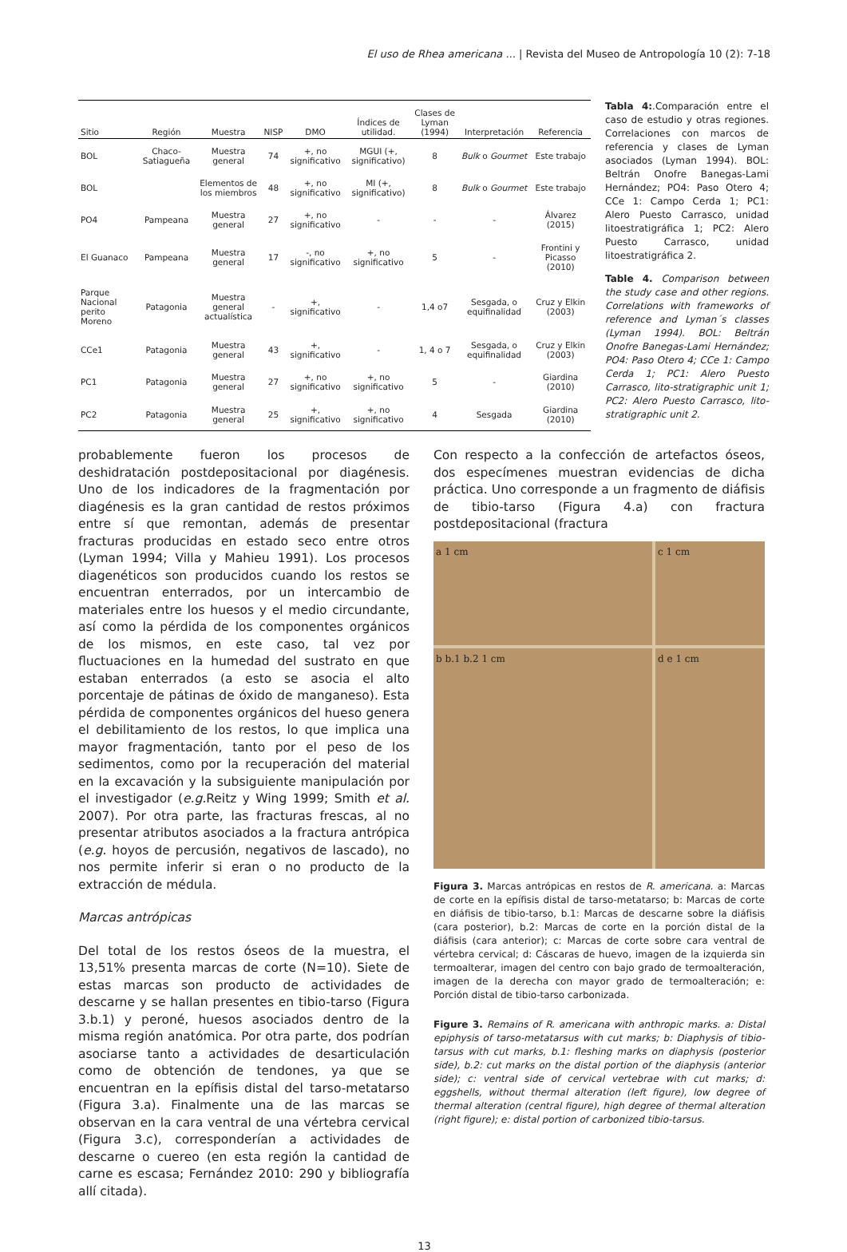El uso de Rhea americana ... | Revista del Museo de Antropología 10 (2): 7-18
| Sitio | Región | Muestra | NISP | DMO | Índices de utilidad. | Clases de Lyman (1994) | Interpretación | Referencia |
| --- | --- | --- | --- | --- | --- | --- | --- | --- |
| BOL | Chaco-Satiagueña | Muestra general | 74 | +, no significativo | MGUI (+, significativo) | 8 | Bulk o Gourmet | Este trabajo |
| BOL | | Elementos de los miembros | 48 | +, no significativo | MI (+, significativo) | 8 | Bulk o Gourmet | Este trabajo |
| PO4 | Pampeana | Muestra general | 27 | +, no significativo | - | - | - | Álvarez (2015) |
| El Guanaco | Pampeana | Muestra general | 17 | -, no significativo | +, no significativo | 5 | - | Frontini y Picasso (2010) |
| Parque Nacional perito Moreno | Patagonia | Muestra general actualística | - | +, significativo | - | 1,4 o7 | Sesgada, o equifinalidad | Cruz y Elkin (2003) |
| CCe1 | Patagonia | Muestra general | 43 | +, significativo | - | 1, 4 o 7 | Sesgada, o equifinalidad | Cruz y Elkin (2003) |
| PC1 | Patagonia | Muestra general | 27 | +, no significativo | +, no significativo | 5 | - | Giardina (2010) |
| PC2 | Patagonia | Muestra general | 25 | +, significativo | +, no significativo | 4 | Sesgada | Giardina (2010) |
Tabla 4:.Comparación entre el caso de estudio y otras regiones. Correlaciones con marcos de referencia y clases de Lyman asociados (Lyman 1994). BOL: Beltrán Onofre Banegas-Lami Hernández; PO4: Paso Otero 4; CCe 1: Campo Cerda 1; PC1: Alero Puesto Carrasco, unidad litoestratigráfica 1; PC2: Alero Puesto Carrasco, unidad litoestratigráfica 2.
Table 4. Comparison between the study case and other regions. Correlations with frameworks of reference and Lyman´s classes (Lyman 1994). BOL: Beltrán Onofre Banegas-Lami Hernández; PO4: Paso Otero 4; CCe 1: Campo Cerda 1; PC1: Alero Puesto Carrasco, lito-stratigraphic unit 1; PC2: Alero Puesto Carrasco, lito-stratigraphic unit 2.
probablemente fueron los procesos de deshidratación postdepositacional por diagénesis. Uno de los indicadores de la fragmentación por diagénesis es la gran cantidad de restos próximos entre sí que remontan, además de presentar fracturas producidas en estado seco entre otros (Lyman 1994; Villa y Mahieu 1991). Los procesos diagenéticos son producidos cuando los restos se encuentran enterrados, por un intercambio de materiales entre los huesos y el medio circundante, así como la pérdida de los componentes orgánicos de los mismos, en este caso, tal vez por fluctuaciones en la humedad del sustrato en que estaban enterrados (a esto se asocia el alto porcentaje de pátinas de óxido de manganeso). Esta pérdida de componentes orgánicos del hueso genera el debilitamiento de los restos, lo que implica una mayor fragmentación, tanto por el peso de los sedimentos, como por la recuperación del material en la excavación y la subsiguiente manipulación por el investigador (e.g. Reitz y Wing 1999; Smith et al. 2007). Por otra parte, las fracturas frescas, al no presentar atributos asociados a la fractura antrópica (e.g. hoyos de percusión, negativos de lascado), no nos permite inferir si eran o no producto de la extracción de médula.
Marcas antrópicas
Del total de los restos óseos de la muestra, el 13,51% presenta marcas de corte (N=10). Siete de estas marcas son producto de actividades de descarne y se hallan presentes en tibio-tarso (Figura 3.b.1) y peroné, huesos asociados dentro de la misma región anatómica. Por otra parte, dos podrían asociarse tanto a actividades de desarticulación como de obtención de tendones, ya que se encuentran en la epífisis distal del tarso-metatarso (Figura 3.a). Finalmente una de las marcas se observan en la cara ventral de una vértebra cervical (Figura 3.c), corresponderían a actividades de descarne o cuereo (en esta región la cantidad de carne es escasa; Fernández 2010: 290 y bibliografía allí citada).
Con respecto a la confección de artefactos óseos, dos especímenes muestran evidencias de dicha práctica. Uno corresponde a un fragmento de diáfisis de tibio-tarso (Figura 4.a) con fractura postdepositacional (fractura
a 1 cm
c 1 cm
b b.1 b.2 1 cm
d e 1 cm
Figura 3. Marcas antrópicas en restos de R. americana. a: Marcas de corte en la epífisis distal de tarso-metatarso; b: Marcas de corte en diáfisis de tibio-tarso, b.1: Marcas de descarne sobre la diáfisis (cara posterior), b.2: Marcas de corte en la porción distal de la diáfisis (cara anterior); c: Marcas de corte sobre cara ventral de vértebra cervical; d: Cáscaras de huevo, imagen de la izquierda sin termoalterar, imagen del centro con bajo grado de termoalteración, imagen de la derecha con mayor grado de termoalteración; e: Porción distal de tibio-tarso carbonizada.
Figure 3. Remains of R. americana with anthropic marks. a: Distal epiphysis of tarso-metatarsus with cut marks; b: Diaphysis of tibio-tarsus with cut marks, b.1: fleshing marks on diaphysis (posterior side), b.2: cut marks on the distal portion of the diaphysis (anterior side); c: ventral side of cervical vertebrae with cut marks; d: eggshells, without thermal alteration (left figure), low degree of thermal alteration (central figure), high degree of thermal alteration (right figure); e: distal portion of carbonized tibio-tarsus.
13